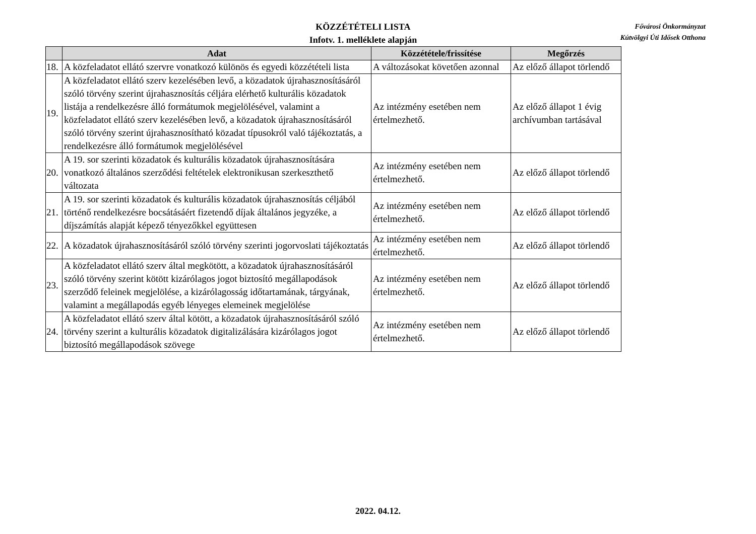KÖZZÉTÉTELI LISTA
Infotv. 1. melléklete alapján
Fővárosi Önkormányzat
Kútvölgyi Úti Idősek Otthona
| | Adat | Közzététele/frissítése | Megőrzés |
| --- | --- | --- | --- |
| 18. | A közfeladatot ellátó szervre vonatkozó különös és egyedi közzétételi lista | A változásokat követően azonnal | Az előző állapot törlendő |
| 19. | A közfeladatot ellátó szerv kezelésében levő, a közadatok újrahasznosításáról szóló törvény szerint újrahasznosítás céljára elérhető kulturális közadatok listája a rendelkezésre álló formátumok megjelölésével, valamint a közfeladatot ellátó szerv kezelésében levő, a közadatok újrahasznosításáról szóló törvény szerint újrahasznosítható közadat típusokról való tájékoztatás, a rendelkezésre álló formátumok megjelölésével | Az intézmény esetében nem értelmezhető. | Az előző állapot 1 évig archívumban tartásával |
| 20. | A 19. sor szerinti közadatok és kulturális közadatok újrahasznosítására vonatkozó általános szerződési feltételek elektronikusan szerkeszthető változata | Az intézmény esetében nem értelmezhető. | Az előző állapot törlendő |
| 21. | A 19. sor szerinti közadatok és kulturális közadatok újrahasznosítás céljából történő rendelkezésre bocsátásáért fizetendő díjak általános jegyzéke, a díjszámítás alapját képező tényezőkkel együttesen | Az intézmény esetében nem értelmezhető. | Az előző állapot törlendő |
| 22. | A közadatok újrahasznosításáról szóló törvény szerinti jogorvoslati tájékoztatás | Az intézmény esetében nem értelmezhető. | Az előző állapot törlendő |
| 23. | A közfeladatot ellátó szerv által megkötött, a közadatok újrahasznosításáról szóló törvény szerint kötött kizárólagos jogot biztosító megállapodások szerződő feleinek megjelölése, a kizárólagosság időtartamának, tárgyának, valamint a megállapodás egyéb lényeges elemeinek megjelölése | Az intézmény esetében nem értelmezhető. | Az előző állapot törlendő |
| 24. | A közfeladatot ellátó szerv által kötött, a közadatok újrahasznosításáról szóló törvény szerint a kulturális közadatok digitalizálására kizárólagos jogot biztosító megállapodások szövege | Az intézmény esetében nem értelmezhető. | Az előző állapot törlendő |
2022. 04.12.